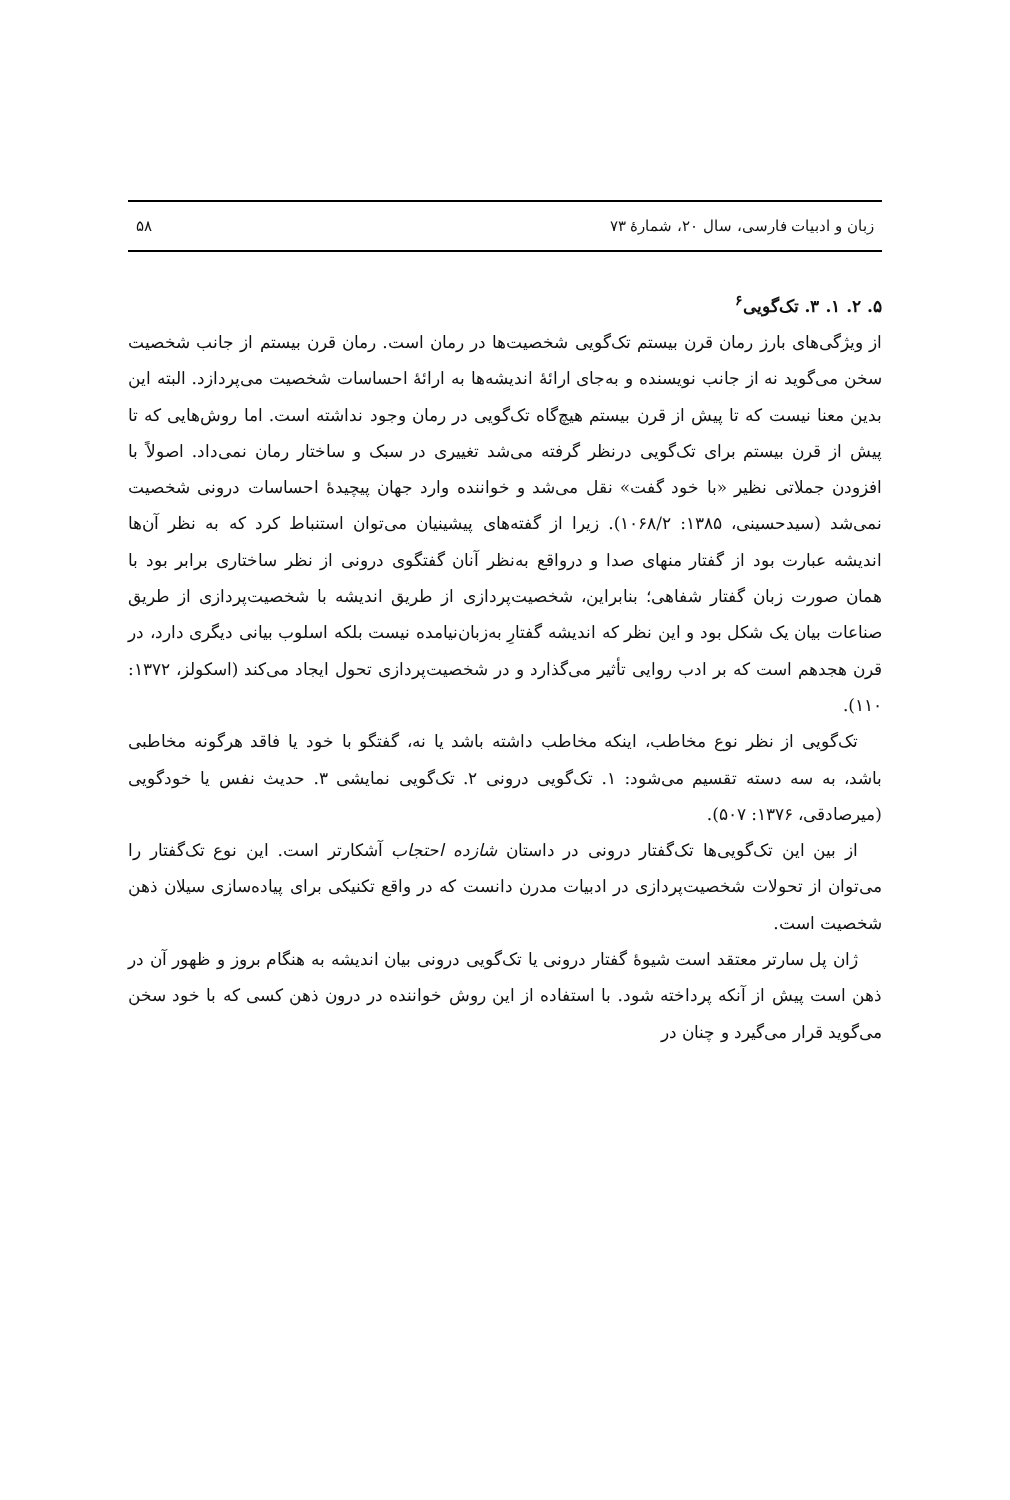زبان و ادبیات فارسی، سال ۲۰، شمارهٔ ۷۳ ۵۸
۵. ۲. ۱. ۳. تک‌گویی<sup>۶</sup>
از ویژگی‌های بارز رمان قرن بیستم تک‌گویی شخصیت‌ها در رمان است. رمان قرن بیستم از جانب شخصیت سخن می‌گوید نه از جانب نویسنده و به‌جای ارائهٔ اندیشه‌ها به ارائهٔ احساسات شخصیت می‌پردازد. البته این بدین معنا نیست که تا پیش از قرن بیستم هیچ‌گاه تک‌گویی در رمان وجود نداشته است. اما روش‌هایی که تا پیش از قرن بیستم برای تک‌گویی درنظر گرفته می‌شد تغییری در سبک و ساختار رمان نمی‌داد. اصولاً با افزودن جملاتی نظیر «با خود گفت» نقل می‌شد و خواننده وارد جهان پیچیدهٔ احساسات درونی شخصیت نمی‌شد (سیدحسینی، ۱۳۸۵: ۱۰۶۸/۲). زیرا از گفته‌های پیشینیان می‌توان استنباط کرد که به نظر آن‌ها اندیشه عبارت بود از گفتار منهای صدا و درواقع به‌نظر آنان گفتگوی درونی از نظر ساختاری برابر بود با همان صورت زبان گفتار شفاهی؛ بنابراین، شخصیت‌پردازی از طریق اندیشه با شخصیت‌پردازی از طریق صناعات بیان یک شکل بود و این نظر که اندیشه گفتارِ به‌زبان‌نیامده نیست بلکه اسلوب بیانی دیگری دارد، در قرن هجدهم است که بر ادب روایی تأثیر می‌گذارد و در شخصیت‌پردازی تحول ایجاد می‌کند (اسکولز، ۱۳۷۲: ۱۱۰).
تک‌گویی از نظر نوع مخاطب، اینکه مخاطب داشته باشد یا نه، گفتگو با خود یا فاقد هرگونه مخاطبی باشد، به سه دسته تقسیم می‌شود: ۱. تک‌گویی درونی ۲. تک‌گویی نمایشی ۳. حدیث نفس یا خودگویی (میرصادقی، ۱۳۷۶: ۵۰۷).
از بین این تک‌گویی‌ها تک‌گفتار درونی در داستان شازده احتجاب آشکارتر است. این نوع تک‌گفتار را می‌توان از تحولات شخصیت‌پردازی در ادبیات مدرن دانست که در واقع تکنیکی برای پیاده‌سازی سیلان ذهن شخصیت است.
ژان پل سارتر معتقد است شیوهٔ گفتار درونی یا تک‌گویی درونی بیان اندیشه به هنگام بروز و ظهور آن در ذهن است پیش از آنکه پرداخته شود. با استفاده از این روش خواننده در درون ذهن کسی که با خود سخن می‌گوید قرار می‌گیرد و چنان در